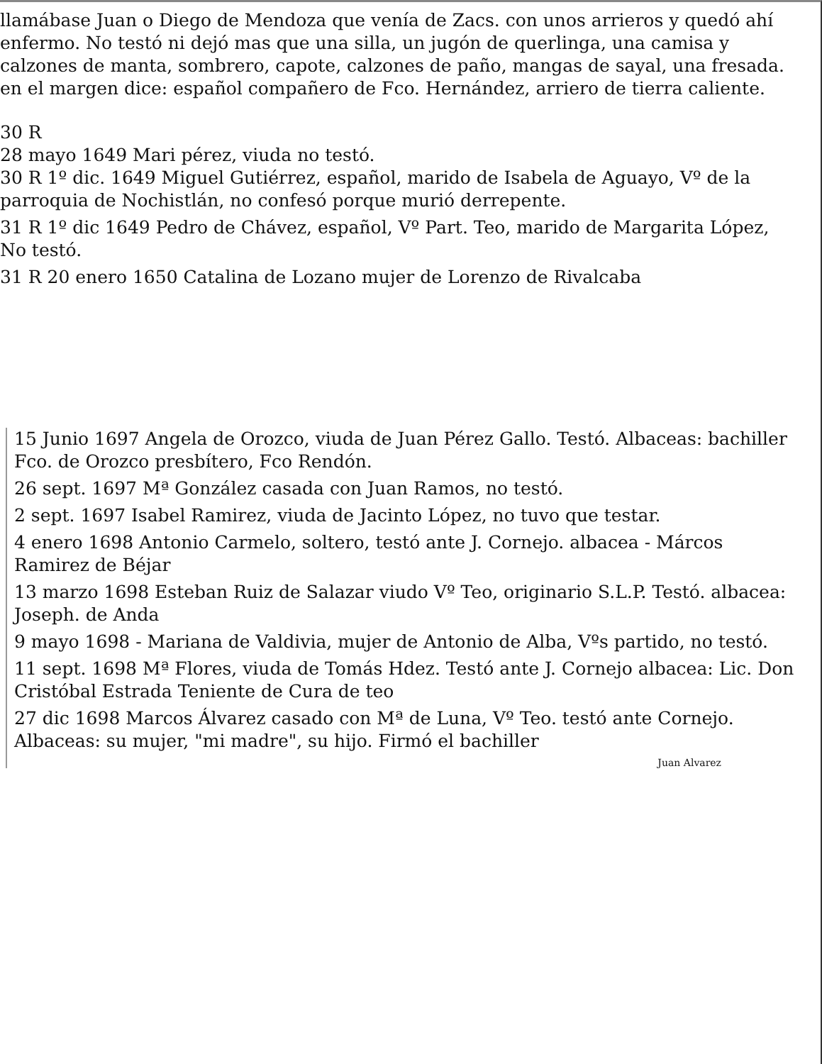llamábase Juan o Diego de Mendoza que venía de Zacs. con unos arrieros y quedó ahí enfermo. No testó ni dejó mas que una silla, un jugón de querlinga, una camisa y calzones de manta, sombrero, capote, calzones de paño, mangas de sayal, una fresada. en el margen dice: español compañero de Fco. Hernández, arriero de tierra caliente.
30 R
28 mayo 1649 Mari pérez, viuda no testó.
30 R 1º dic. 1649 Miguel Gutiérrez, español, marido de Isabela de Aguayo, Vº de la parroquia de Nochistlán, no confesó porque murió derrepente.
31 R 1º dic 1649 Pedro de Chávez, español, Vº Part. Teo, marido de Margarita López, No testó.
31 R 20 enero 1650 Catalina de Lozano mujer de Lorenzo de Rivalcaba
15 Junio 1697 Angela de Orozco, viuda de Juan Pérez Gallo. Testó. Albaceas: bachiller Fco. de Orozco presbítero, Fco Rendón.
26 sept. 1697 Mª González casada con Juan Ramos, no testó.
2 sept. 1697 Isabel Ramirez, viuda de Jacinto López, no tuvo que testar.
4 enero 1698 Antonio Carmelo, soltero, testó ante J. Cornejo. albacea - Márcos Ramirez de Béjar
13 marzo 1698 Esteban Ruiz de Salazar viudo Vº Teo, originario S.L.P. Testó. albacea: Joseph. de Anda
9 mayo 1698 - Mariana de Valdivia, mujer de Antonio de Alba, Vºs partido, no testó.
11 sept. 1698 Mª Flores, viuda de Tomás Hdez. Testó ante J. Cornejo albacea: Lic. Don Cristóbal Estrada Teniente de Cura de teo
27 dic 1698 Marcos Álvarez casado con Mª de Luna, Vº Teo. testó ante Cornejo. Albaceas: su mujer, "mi madre", su hijo. Firmó el bachiller
Juan Alvarez